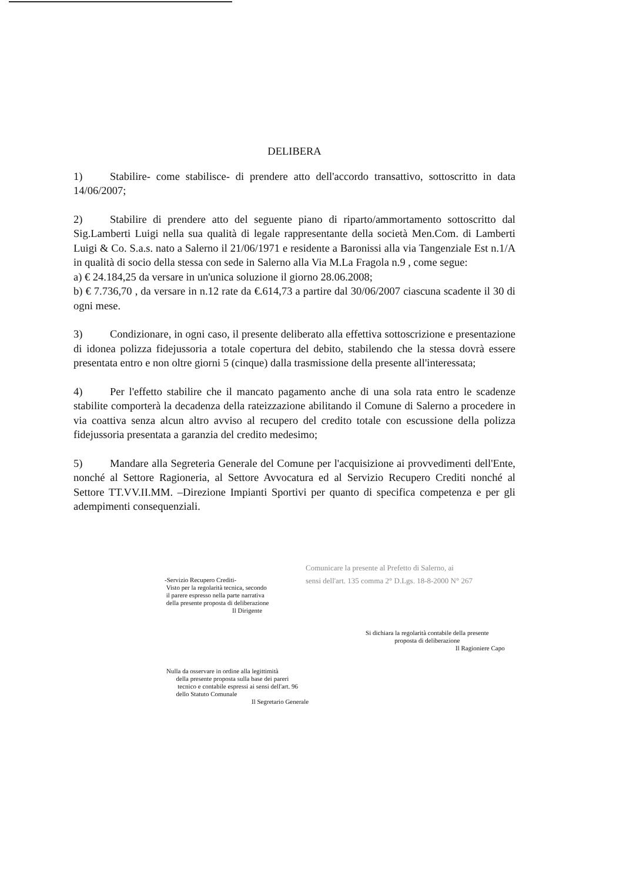DELIBERA
1) Stabilire- come stabilisce- di prendere atto dell'accordo transattivo, sottoscritto in data 14/06/2007;
2) Stabilire di prendere atto del seguente piano di riparto/ammortamento sottoscritto dal Sig.Lamberti Luigi nella sua qualità di legale rappresentante della società Men.Com. di Lamberti Luigi & Co. S.a.s. nato a Salerno il 21/06/1971 e residente a Baronissi alla via Tangenziale Est n.1/A in qualità di socio della stessa con sede in Salerno alla Via M.La Fragola n.9 , come segue:
a) € 24.184,25 da versare in un'unica soluzione il giorno 28.06.2008;
b) € 7.736,70 , da versare in n.12 rate da €.614,73 a partire dal 30/06/2007 ciascuna scadente il 30 di ogni mese.
3) Condizionare, in ogni caso, il presente deliberato alla effettiva sottoscrizione e presentazione di idonea polizza fidejussoria a totale copertura del debito, stabilendo che la stessa dovrà essere presentata entro e non oltre giorni 5 (cinque) dalla trasmissione della presente all'interessata;
4) Per l'effetto stabilire che il mancato pagamento anche di una sola rata entro le scadenze stabilite comporterà la decadenza della rateizzazione abilitando il Comune di Salerno a procedere in via coattiva senza alcun altro avviso al recupero del credito totale con escussione della polizza fidejussoria presentata a garanzia del credito medesimo;
5) Mandare alla Segreteria Generale del Comune per l'acquisizione ai provvedimenti dell'Ente, nonché al Settore Ragioneria, al Settore Avvocatura ed al Servizio Recupero Crediti nonché al Settore TT.VV.II.MM. –Direzione Impianti Sportivi per quanto di specifica competenza e per gli adempimenti consequenziali.
Comunicare la presente al Prefetto di Salerno, ai
sensi dell'art. 135 comma 2° D.Lgs. 18-8-2000 N° 267
-Servizio Recupero Crediti-
Visto per la regolarità tecnica, secondo
il parere espresso nella parte narrativa
della presente proposta di deliberazione
Il Dirigente
Si dichiara la regolarità contabile della presente
proposta di deliberazione
Il Ragioniere Capo
Nulla da osservare in ordine alla legittimità
della presente proposta sulla base dei pareri
tecnico e contabile espressi ai sensi dell'art. 96
dello Statuto Comunale
Il Segretario Generale